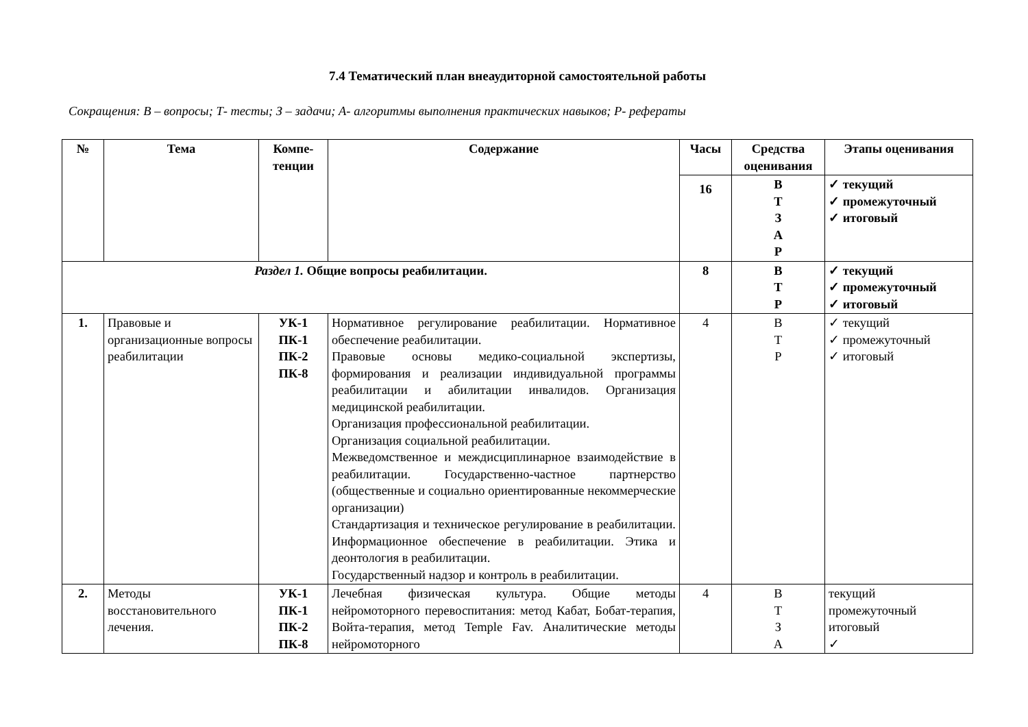7.4 Тематический план внеаудиторной самостоятельной работы
Сокращения: В – вопросы; Т- тесты; З – задачи; А- алгоритмы выполнения практических навыков; Р- рефераты
| № | Тема | Компе- тенции | Содержание | Часы | Средства оценивания | Этапы оценивания |
| --- | --- | --- | --- | --- | --- | --- |
| | | | | 16 | В Т З А Р | ✓ текущий ✓ промежуточный ✓ итоговый |
| Раздел 1. Общие вопросы реабилитации. | | | | 8 | В Т Р | ✓ текущий ✓ промежуточный ✓ итоговый |
| 1. | Правовые и организационные вопросы реабилитации | УК-1 ПК-1 ПК-2 ПК-8 | Нормативное регулирование реабилитации. Нормативное обеспечение реабилитации. Правовые основы медико-социальной экспертизы, формирования и реализации индивидуальной программы реабилитации и абилитации инвалидов. Организация медицинской реабилитации. Организация профессиональной реабилитации. Организация социальной реабилитации. Межведомственное и междисциплинарное взаимодействие в реабилитации. Государственно-частное партнерство (общественные и социально ориентированные некоммерческие организации) Стандартизация и техническое регулирование в реабилитации. Информационное обеспечение в реабилитации. Этика и деонтология в реабилитации. Государственный надзор и контроль в реабилитации. | 4 | В Т Р | ✓ текущий ✓ промежуточный ✓ итоговый |
| 2. | Методы восстановительного лечения. | УК-1 ПК-1 ПК-2 ПК-8 | Лечебная физическая культура. Общие методы нейромоторного перевоспитания: метод Кабат, Бобат-терапия, Войта-терапия, метод Temple Fav. Аналитические методы нейромоторного | 4 | В Т З А | текущий промежуточный итоговый ✓ |